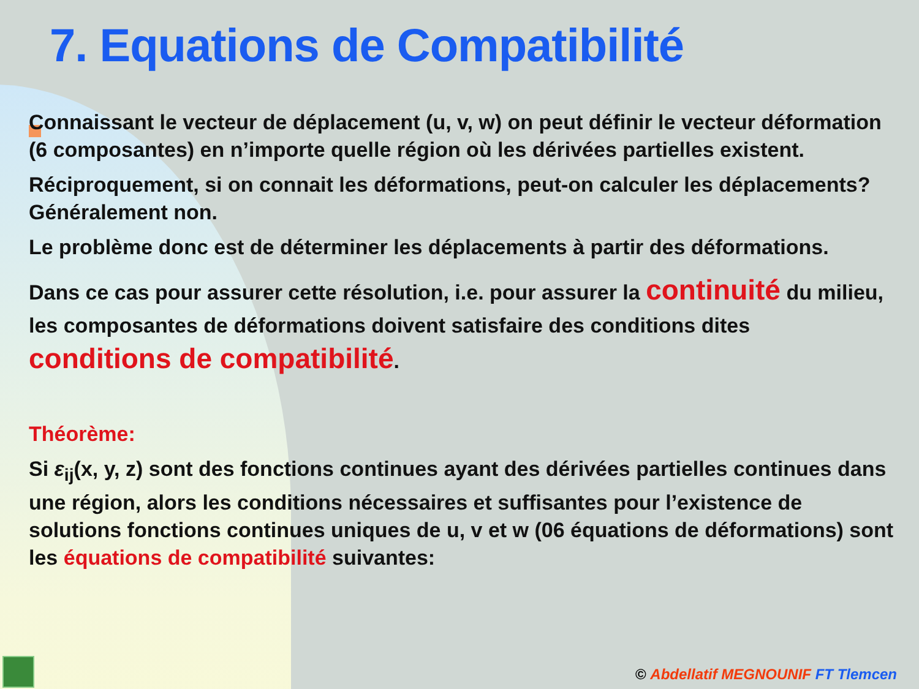7. Equations de Compatibilité
Connaissant le vecteur de déplacement (u, v, w) on peut définir le vecteur déformation (6 composantes) en n’importe quelle région où les dérivées partielles existent.
Réciproquement, si on connait les déformations, peut-on calculer les déplacements? Généralement non.
Le problème donc est de déterminer les déplacements à partir des déformations.
Dans ce cas pour assurer cette résolution, i.e. pour assurer la continuité du milieu, les composantes de déformations doivent satisfaire des conditions dites conditions de compatibilité.
Théorème:
Si ε<sub>ij</sub>(x, y, z) sont des fonctions continues ayant des dérivées partielles continues dans une région, alors les conditions nécessaires et suffisantes pour l’existence de solutions fonctions continues uniques de u, v et w (06 équations de déformations) sont les équations de compatibilité suivantes:
© Abdellatif MEGNOUNIF FT Tlemcen